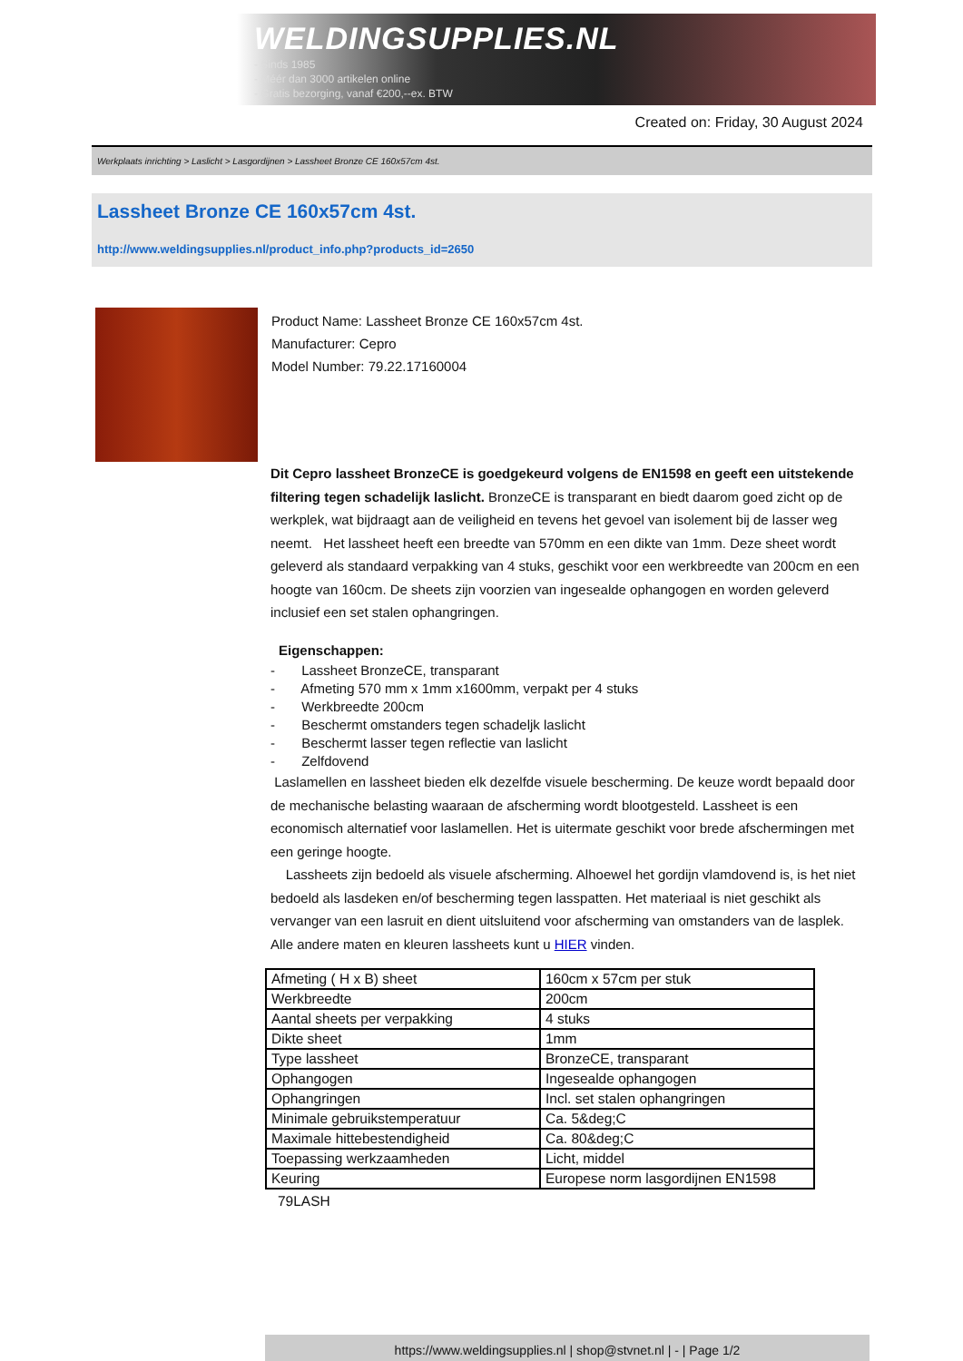WELDINGSUPPLIES.NL
- Sinds 1985
- Méér dan 3000 artikelen online
- Gratis bezorging, vanaf €200,--ex. BTW
Created on: Friday, 30 August 2024
Werkplaats inrichting > Laslicht > Lasgordijnen > Lassheet Bronze CE 160x57cm 4st.
Lassheet Bronze CE 160x57cm 4st.
http://www.weldingsupplies.nl/product_info.php?products_id=2650
Product Name: Lassheet Bronze CE 160x57cm 4st.
Manufacturer: Cepro
Model Number: 79.22.17160004
Dit Cepro lassheet BronzeCE is goedgekeurd volgens de EN1598 en geeft een uitstekende filtering tegen schadelijk laslicht. BronzeCE is transparant en biedt daarom goed zicht op de werkplek, wat bijdraagt aan de veiligheid en tevens het gevoel van isolement bij de lasser weg neemt. Het lassheet heeft een breedte van 570mm en een dikte van 1mm. Deze sheet wordt geleverd als standaard verpakking van 4 stuks, geschikt voor een werkbreedte van 200cm en een hoogte van 160cm. De sheets zijn voorzien van ingesealde ophangogen en worden geleverd inclusief een set stalen ophangringen.
Eigenschappen:
- Lassheet BronzeCE, transparant
- Afmeting 570 mm x 1mm x1600mm, verpakt per 4 stuks
- Werkbreedte 200cm
- Beschermt omstanders tegen schadeljk laslicht
- Beschermt lasser tegen reflectie van laslicht
- Zelfdovend
Laslamellen en lassheet bieden elk dezelfde visuele bescherming. De keuze wordt bepaald door de mechanische belasting waaraan de afscherming wordt blootgesteld. Lassheet is een economisch alternatief voor laslamellen. Het is uitermate geschikt voor brede afschermingen met een geringe hoogte.
Lassheets zijn bedoeld als visuele afscherming. Alhoewel het gordijn vlamdovend is, is het niet bedoeld als lasdeken en/of bescherming tegen lasspatten. Het materiaal is niet geschikt als vervanger van een lasruit en dient uitsluitend voor afscherming van omstanders van de lasplek. Alle andere maten en kleuren lassheets kunt u HIER vinden.
| Afmeting ( H x B) sheet | 160cm x 57cm per stuk |
| Werkbreedte | 200cm |
| Aantal sheets per verpakking | 4 stuks |
| Dikte sheet | 1mm |
| Type lassheet | BronzeCE, transparant |
| Ophangogen | Ingesealde ophangogen |
| Ophangringen | Incl. set stalen ophangringen |
| Minimale gebruikstemperatuur | Ca. 5&deg;C |
| Maximale hittebestendigheid | Ca. 80&deg;C |
| Toepassing werkzaamheden | Licht, middel |
| Keuring | Europese norm lasgordijnen EN1598 |
79LASH
https://www.weldingsupplies.nl | shop@stvnet.nl | - | Page 1/2